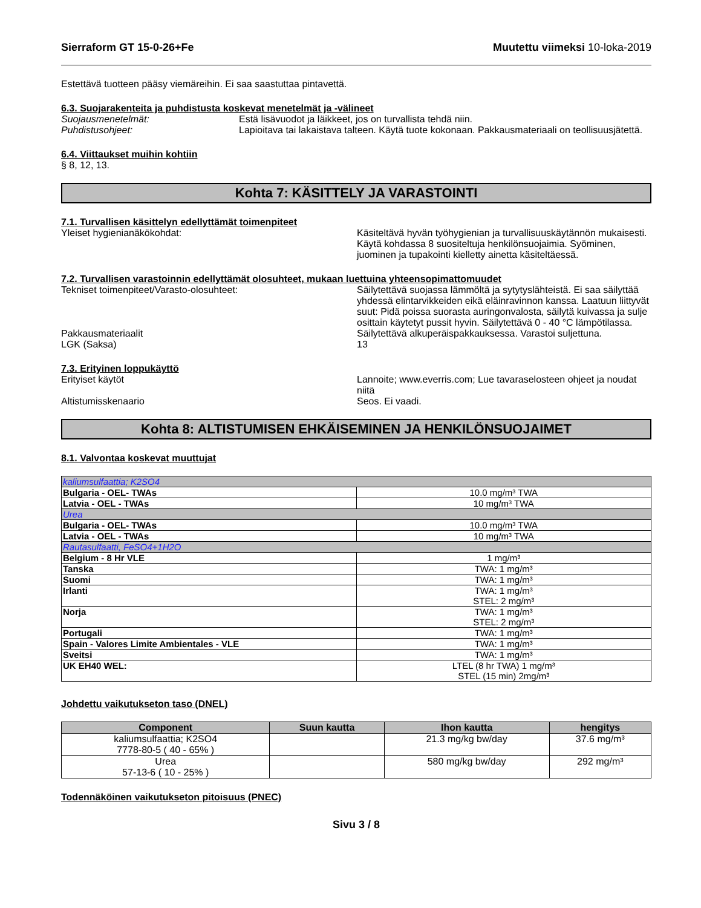Sierraform GT 15-0-26+Fe Muutettu viimeksi 10-loka-2019
Estettävä tuotteen pääsy viemäreihin. Ei saa saastuttaa pintavettä.
6.3. Suojarakenteita ja puhdistusta koskevat menetelmät ja -välineet
Suojausmenetelmät: Estä lisävuodot ja läikkeet, jos on turvallista tehdä niin.
Puhdistusohjeet: Lapioitava tai lakaistava talteen. Käytä tuote kokonaan. Pakkausmateriaali on teollisuusjätettä.
6.4. Viittaukset muihin kohtiin
§ 8, 12, 13.
Kohta 7: KÄSITTELY JA VARASTOINTI
7.1. Turvallisen käsittelyn edellyttämät toimenpiteet
Yleiset hygienianäkökohdat: Käsiteltävä hyvän työhygienian ja turvallisuuskäytännön mukaisesti. Käytä kohdassa 8 suositeltuja henkilönsuojaimia. Syöminen, juominen ja tupakointi kielletty ainetta käsiteltäessä.
7.2. Turvallisen varastoinnin edellyttämät olosuhteet, mukaan luettuina yhteensopimattomuudet
Tekniset toimenpiteet/Varasto-olosuhteet: Säilytettävä suojassa lämmöltä ja sytytyslähteistä. Ei saa säilyttää yhdessä elintarvikkeiden eikä eläinravinnon kanssa. Laatuun liittyvät suut: Pidä poissa suorasta auringonvalosta, säilytä kuivassa ja sulje osittain käytetyt pussit hyvin. Säilytettävä 0 - 40 °C lämpötilassa.
Pakkausmateriaalit Säilytettävä alkuperäispakkauksessa. Varastoi suljettuna.
LGK (Saksa) 13
7.3. Erityinen loppukäyttö
Erityiset käytöt Lannoite; www.everris.com; Lue tavaraselosteen ohjeet ja noudat niitä
Altistumisskenaario Seos. Ei vaadi.
Kohta 8: ALTISTUMISEN EHKÄISEMINEN JA HENKILÖNSUOJAIMET
8.1. Valvontaa koskevat muuttujat
| kaliumsulfaattia; K2SO4 | |
| Bulgaria - OEL- TWAs | 10.0 mg/m³ TWA |
| Latvia - OEL - TWAs | 10 mg/m³ TWA |
| Urea | |
| Bulgaria - OEL- TWAs | 10.0 mg/m³ TWA |
| Latvia - OEL - TWAs | 10 mg/m³ TWA |
| Rautasulfaatti, FeSO4+1H2O | |
| Belgium - 8 Hr VLE | 1 mg/m³ |
| Tanska | TWA: 1 mg/m³ |
| Suomi | TWA: 1 mg/m³ |
| Irlanti | TWA: 1 mg/m³ STEL: 2 mg/m³ |
| Norja | TWA: 1 mg/m³ STEL: 2 mg/m³ |
| Portugali | TWA: 1 mg/m³ |
| Spain - Valores Limite Ambientales - VLE | TWA: 1 mg/m³ |
| Sveitsi | TWA: 1 mg/m³ |
| UK EH40 WEL: | LTEL (8 hr TWA) 1 mg/m³ STEL (15 min) 2mg/m³ |
Johdettu vaikutukseton taso (DNEL)
| Component | Suun kautta | Ihon kautta | hengitys |
| --- | --- | --- | --- |
| kaliumsulfaattia; K2SO4 7778-80-5 ( 40 - 65% ) | | 21.3 mg/kg bw/day | 37.6 mg/m³ |
| Urea 57-13-6 ( 10 - 25% ) | | 580 mg/kg bw/day | 292 mg/m³ |
Todennäköinen vaikutukseton pitoisuus (PNEC)
Sivu 3 / 8